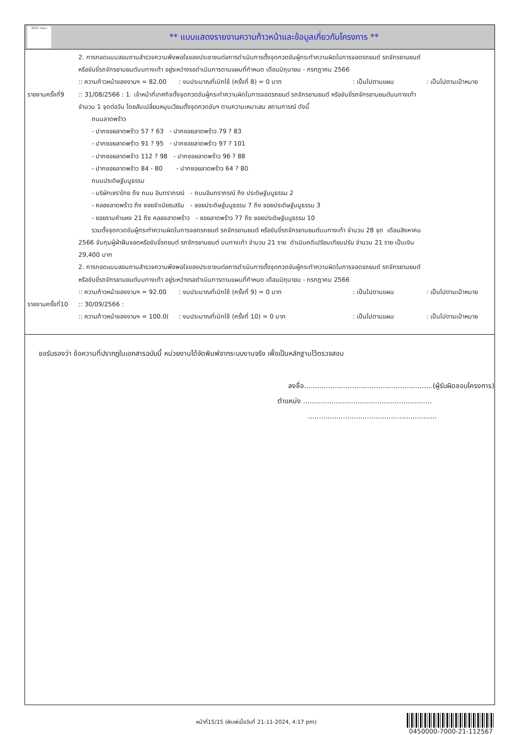ทั้งชีวิต..เราดูแล
** แบบแสดงรายงานความก้าวหน้าและข้อมูลเกี่ยวกับโครงการ **
2. การทอดแบบสอบถามสำรวจความพึงพอใจของประชาชนต่อการดำเนินการตั้งจุดกวดขันผู้กระทำความผิดในการจอดรถยนต์ รถจักรยานยนต์
หรือขับขี่รถจักรยานยนต์บนทางเท้า อยู่ระหว่างรอดำเนินการตามแผนที่กำหนด เดือนมิถุนายน - กรกฎาคม 2566
:: ความก้าวหน้าของงานฯ = 82.00: งบประมาณที่เบิกใช้ (ครั้งที่ 8) = 0 บาท: เป็นไปตามแผน: เป็นไปตามเป้าหมาย
รายงานครั้งที่9
:: 31/08/2566 : 1. เจ้าหน้าที่เทศกิจตั้งจุดกวดขันผู้กระทำความผิดในการจอดรถยนต์ รถจักรยานยนต์ หรือขับขี่รถจักรยานยนต์บนทางเท้า
จำนวน 1 จุดต่อวัน โดยสับเปลี่ยนหมุนเวียนตั้งจุดกวดขันฯ ตามความเหมาะสม สถานการณ์ ดังนี้
ถนนลาดพร้าว
- ปากซอยลาดพร้าว 57 ? 63 - ปากซอยลาดพร้าว 79 ? 83
- ปากซอยลาดพร้าว 91 ? 95 - ปากซอยลาดพร้าว 97 ? 101
- ปากซอยลาดพร้าว 112 ? 98 - ปากซอยลาดพร้าว 96 ? 88
- ปากซอยลาดพร้าว 84 - 80 - ปากซอยลาดพร้าว 64 ? 80
ถนนประดิษฐ์มนูธรรม
- บริษัทเซราไทย ถึง ถนน อินทราภรณ์ - ถนนอินทราภรณ์ ถึง ประดิษฐ์มนูธรรม 2
- คลองลาดพร้าว ถึง ซอยจำเนียรเสริม - ซอยประดิษฐ์มนูธรรม 7 ถึง ซอยประดิษฐ์มนูธรรม 3
- ซอยรามคำแหง 21 ถึง คลองลาดพร้าว - ซอยลาดพร้าว 77 ถึง ซอยประดิษฐ์มนูธรรม 10
รวมตั้งจุดกวดขันผู้กระทำความผิดในการจอดรถยนต์ รถจักรยานยนต์ หรือขับขี่รถจักรยานยนต์บนทางเท้า จำนวน 28 จุด เดือนสิงหาคม
2566 จับกุมผู้ฝ่าฝืนจอดหรือขับขี่รถยนต์ รถจักรยานยนต์ บนทางเท้า จำนวน 21 ราย ดำเนินคดีเปรียบเทียบปรับ จำนวน 21 ราย เป็นเงิน
29,400 บาท
2. การทอดแบบสอบถามสำรวจความพึงพอใจของประชาชนต่อการดำเนินการตั้งจุดกวดขันผู้กระทำความผิดในการจอดรถยนต์ รถจักรยานยนต์
หรือขับขี่รถจักรยานยนต์บนทางเท้า อยู่ระหว่างรอดำเนินการตามแผนที่กำหนด เดือนมิถุนายน - กรกฎาคม 2566
:: ความก้าวหน้าของงานฯ = 92.00: งบประมาณที่เบิกใช้ (ครั้งที่ 9) = 0 บาท: เป็นไปตามแผน: เป็นไปตามเป้าหมาย
รายงานครั้งที่10
:: 30/09/2566 :
:: ความก้าวหน้าของงานฯ = 100.0(: งบประมาณที่เบิกใช้ (ครั้งที่ 10) = 0 บาท: เป็นไปตามแผน: เป็นไปตามเป้าหมาย
ขอรับรองว่า ข้อความที่ปรากฏในเอกสารฉบับนี้ หน่วยงานได้จัดพิมพ์จากระบบงานจริง เพื่อเป็นหลักฐานไว้ตรวจสอบ
ลงชื่อ...........................................................(ผู้รับผิดชอบโครงการ)
ตำแหน่ง ...........................................................
...........................................................
หน้าที่15/15 (พิมพ์เมื่อวันที่ 21-11-2024, 4:17 pm)
0450000-7000-21-112567